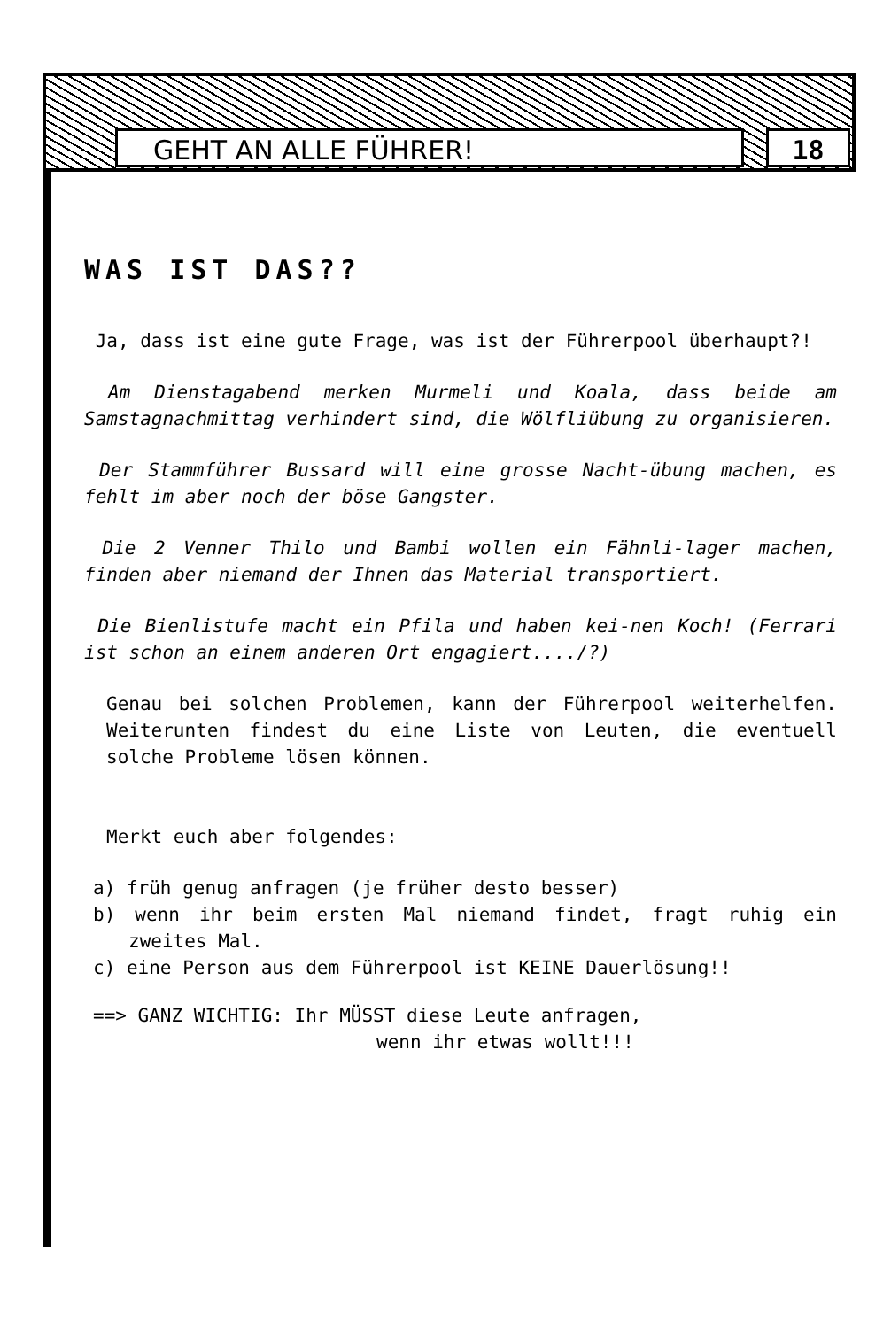GEHT AN ALLE FÜHRER! 18
WAS IST DAS??
Ja, dass ist eine gute Frage, was ist der Führerpool überhaupt?!
Am Dienstagabend merken Murmeli und Koala, dass beide am Samstagnachmittag verhindert sind, die Wölfliübung zu organisieren.
Der Stammführer Bussard will eine grosse Nacht-übung machen, es fehlt im aber noch der böse Gangster.
Die 2 Venner Thilo und Bambi wollen ein Fähnli-lager machen, finden aber niemand der Ihnen das Material transportiert.
Die Bienlistufe macht ein Pfila und haben kei-nen Koch! (Ferrari ist schon an einem anderen Ort engagiert..../?)
Genau bei solchen Problemen, kann der Führerpool weiterhelfen. Weiterunten findest du eine Liste von Leuten, die eventuell solche Probleme lösen können.
Merkt euch aber folgendes:
a) früh genug anfragen (je früher desto besser)
b) wenn ihr beim ersten Mal niemand findet, fragt ruhig ein zweites Mal.
c) eine Person aus dem Führerpool ist KEINE Dauerlösung!!
==> GANZ WICHTIG: Ihr MÜSST diese Leute anfragen,
wenn ihr etwas wollt!!!